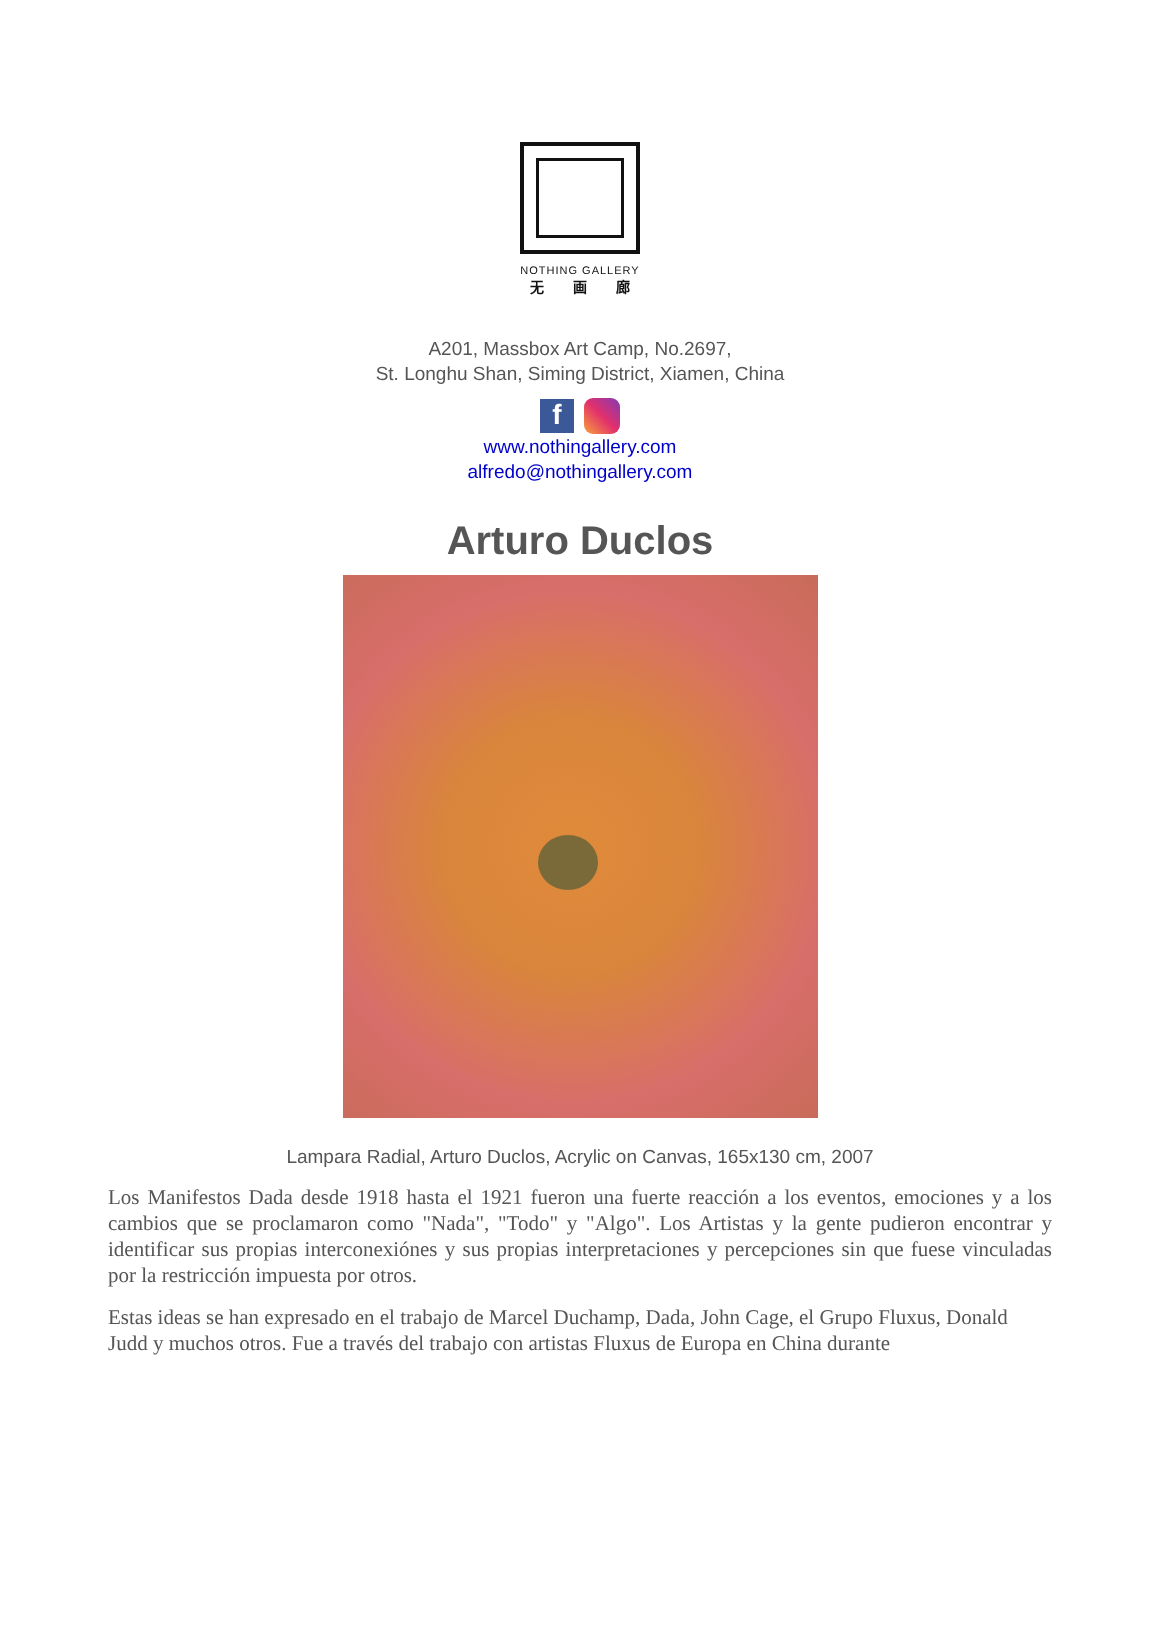NOTHING GALLERY
无 画 廊
A201, Massbox Art Camp, No.2697,
St. Longhu Shan, Siming District, Xiamen, China
f
www.nothingallery.com
alfredo@nothingallery.com
Arturo Duclos
Lampara Radial, Arturo Duclos, Acrylic on Canvas, 165x130 cm, 2007
Los Manifestos Dada desde 1918 hasta el 1921 fueron una fuerte reacción a los eventos, emociones y a los cambios que se proclamaron como "Nada", "Todo" y "Algo". Los Artistas y la gente pudieron encontrar y identificar sus propias interconexiónes y sus propias interpretaciones y percepciones sin que fuese vinculadas por la restricción impuesta por otros.
Estas ideas se han expresado en el trabajo de Marcel Duchamp, Dada, John Cage, el Grupo Fluxus, Donald Judd y muchos otros. Fue a través del trabajo con artistas Fluxus de Europa en China durante